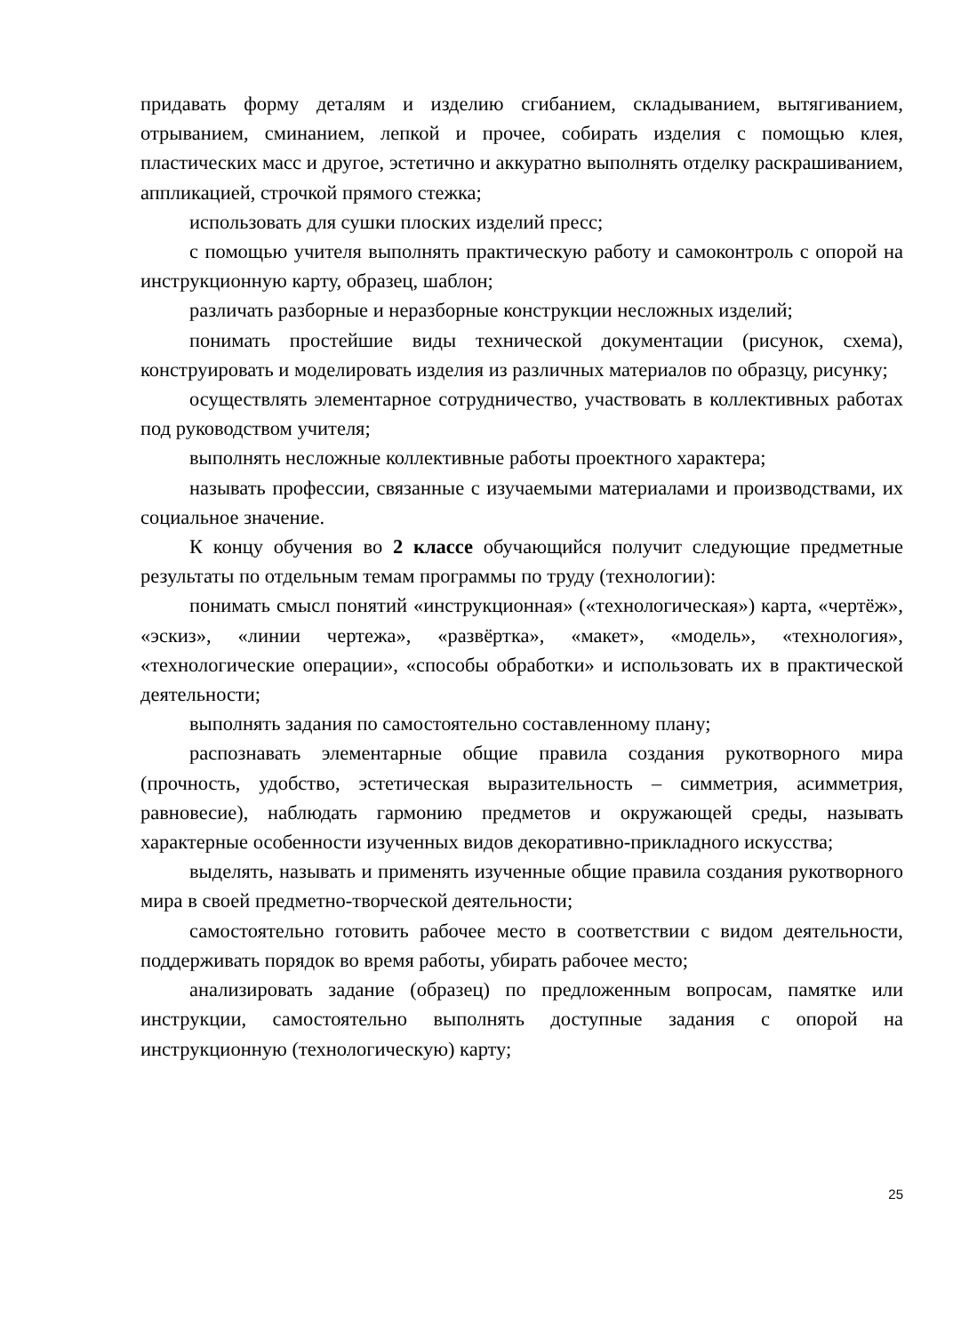придавать форму деталям и изделию сгибанием, складыванием, вытягиванием, отрыванием, сминанием, лепкой и прочее, собирать изделия с помощью клея, пластических масс и другое, эстетично и аккуратно выполнять отделку раскрашиванием, аппликацией, строчкой прямого стежка;
использовать для сушки плоских изделий пресс;
с помощью учителя выполнять практическую работу и самоконтроль с опорой на инструкционную карту, образец, шаблон;
различать разборные и неразборные конструкции несложных изделий;
понимать простейшие виды технической документации (рисунок, схема), конструировать и моделировать изделия из различных материалов по образцу, рисунку;
осуществлять элементарное сотрудничество, участвовать в коллективных работах под руководством учителя;
выполнять несложные коллективные работы проектного характера;
называть профессии, связанные с изучаемыми материалами и производствами, их социальное значение.
К концу обучения во 2 классе обучающийся получит следующие предметные результаты по отдельным темам программы по труду (технологии):
понимать смысл понятий «инструкционная» («технологическая») карта, «чертёж», «эскиз», «линии чертежа», «развёртка», «макет», «модель», «технология», «технологические операции», «способы обработки» и использовать их в практической деятельности;
выполнять задания по самостоятельно составленному плану;
распознавать элементарные общие правила создания рукотворного мира (прочность, удобство, эстетическая выразительность – симметрия, асимметрия, равновесие), наблюдать гармонию предметов и окружающей среды, называть характерные особенности изученных видов декоративно-прикладного искусства;
выделять, называть и применять изученные общие правила создания рукотворного мира в своей предметно-творческой деятельности;
самостоятельно готовить рабочее место в соответствии с видом деятельности, поддерживать порядок во время работы, убирать рабочее место;
анализировать задание (образец) по предложенным вопросам, памятке или инструкции, самостоятельно выполнять доступные задания с опорой на инструкционную (технологическую) карту;
25